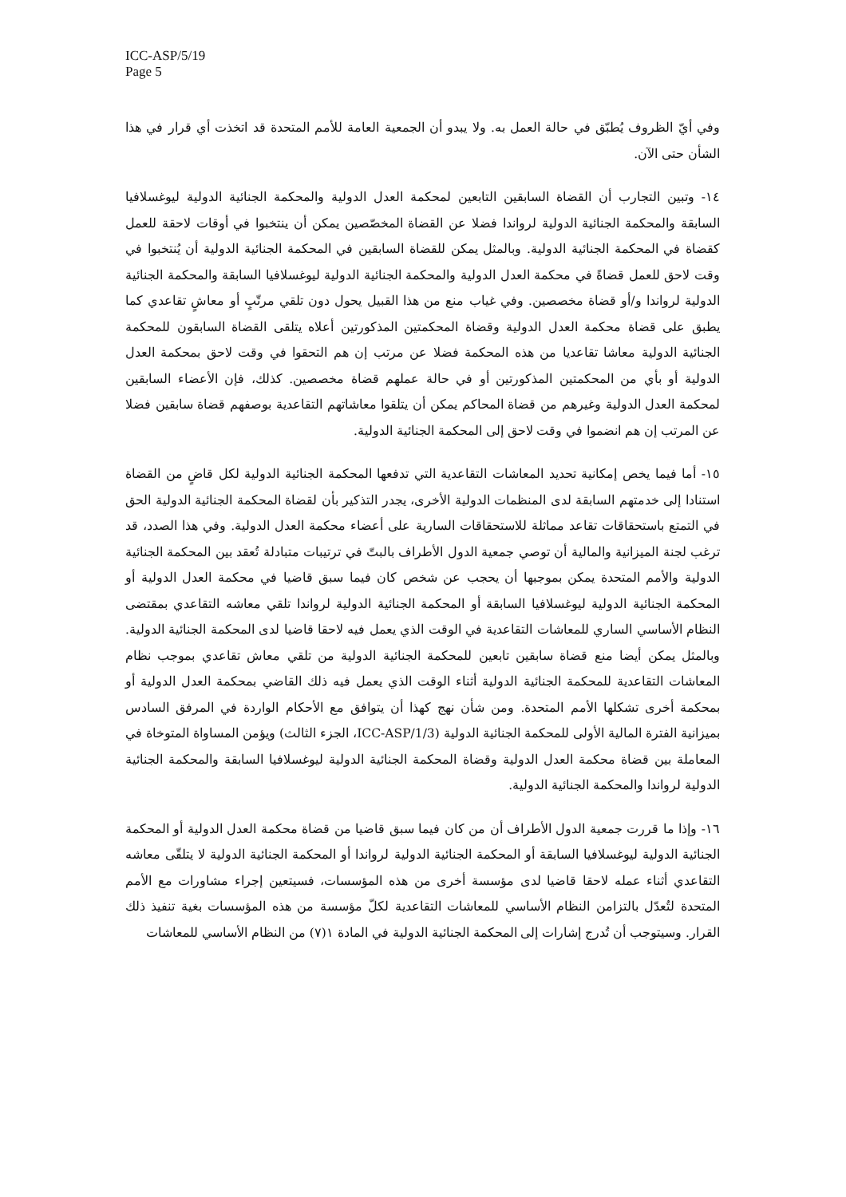ICC-ASP/5/19
Page 5
وفي أيّ الظروف يُطبّق في حالة العمل به. ولا يبدو أن الجمعية العامة للأمم المتحدة قد اتخذت أي قرار في هذا الشأن حتى الآن.
١٤- وتبين التجارب أن القضاة السابقين التابعين لمحكمة العدل الدولية والمحكمة الجنائية الدولية ليوغسلافيا السابقة والمحكمة الجنائية الدولية لرواندا فضلا عن القضاة المخصّصين يمكن أن ينتخبوا في أوقات لاحقة للعمل كقضاة في المحكمة الجنائية الدولية. وبالمثل يمكن للقضاة السابقين في المحكمة الجنائية الدولية أن يُنتخبوا في وقت لاحق للعمل قضاةً في محكمة العدل الدولية والمحكمة الجنائية الدولية ليوغسلافيا السابقة والمحكمة الجنائية الدولية لرواندا و/أو قضاة مخصصين. وفي غياب منع من هذا القبيل يحول دون تلقي مرتّبٍ أو معاشٍ تقاعدي كما يطبق على قضاة محكمة العدل الدولية وقضاة المحكمتين المذكورتين أعلاه يتلقى القضاة السابقون للمحكمة الجنائية الدولية معاشا تقاعديا من هذه المحكمة فضلا عن مرتب إن هم التحقوا في وقت لاحق بمحكمة العدل الدولية أو بأي من المحكمتين المذكورتين أو في حالة عملهم قضاة مخصصين. كذلك، فإن الأعضاء السابقين لمحكمة العدل الدولية وغيرهم من قضاة المحاكم يمكن أن يتلقوا معاشاتهم التقاعدية بوصفهم قضاة سابقين فضلا عن المرتب إن هم انضموا في وقت لاحق إلى المحكمة الجنائية الدولية.
١٥- أما فيما يخص إمكانية تحديد المعاشات التقاعدية التي تدفعها المحكمة الجنائية الدولية لكل قاضٍ من القضاة استنادا إلى خدمتهم السابقة لدى المنظمات الدولية الأخرى، يجدر التذكير بأن لقضاة المحكمة الجنائية الدولية الحق في التمتع باستحقاقات تقاعد مماثلة للاستحقاقات السارية على أعضاء محكمة العدل الدولية. وفي هذا الصدد، قد ترغب لجنة الميزانية والمالية أن توصي جمعية الدول الأطراف بالبتّ في ترتيبات متبادلة تُعقد بين المحكمة الجنائية الدولية والأمم المتحدة يمكن بموجبها أن يحجب عن شخص كان فيما سبق قاضيا في محكمة العدل الدولية أو المحكمة الجنائية الدولية ليوغسلافيا السابقة أو المحكمة الجنائية الدولية لرواندا تلقي معاشه التقاعدي بمقتضى النظام الأساسي الساري للمعاشات التقاعدية في الوقت الذي يعمل فيه لاحقا قاضيا لدى المحكمة الجنائية الدولية. وبالمثل يمكن أيضا منع قضاة سابقين تابعين للمحكمة الجنائية الدولية من تلقي معاش تقاعدي بموجب نظام المعاشات التقاعدية للمحكمة الجنائية الدولية أثناء الوقت الذي يعمل فيه ذلك القاضي بمحكمة العدل الدولية أو بمحكمة أخرى تشكلها الأمم المتحدة. ومن شأن نهج كهذا أن يتوافق مع الأحكام الواردة في المرفق السادس بميزانية الفترة المالية الأولى للمحكمة الجنائية الدولية (ICC-ASP/1/3، الجزء الثالث) ويؤمن المساواة المتوخاة في المعاملة بين قضاة محكمة العدل الدولية وقضاة المحكمة الجنائية الدولية ليوغسلافيا السابقة والمحكمة الجنائية الدولية لرواندا والمحكمة الجنائية الدولية.
١٦- وإذا ما قررت جمعية الدول الأطراف أن من كان فيما سبق قاضيا من قضاة محكمة العدل الدولية أو المحكمة الجنائية الدولية ليوغسلافيا السابقة أو المحكمة الجنائية الدولية لرواندا أو المحكمة الجنائية الدولية لا يتلقّى معاشه التقاعدي أثناء عمله لاحقا قاضيا لدى مؤسسة أخرى من هذه المؤسسات، فسيتعين إجراء مشاورات مع الأمم المتحدة لتُعدّل بالتزامن النظام الأساسي للمعاشات التقاعدية لكلّ مؤسسة من هذه المؤسسات بغية تنفيذ ذلك القرار. وسيتوجب أن تُدرج إشارات إلى المحكمة الجنائية الدولية في المادة ١(٧) من النظام الأساسي للمعاشات